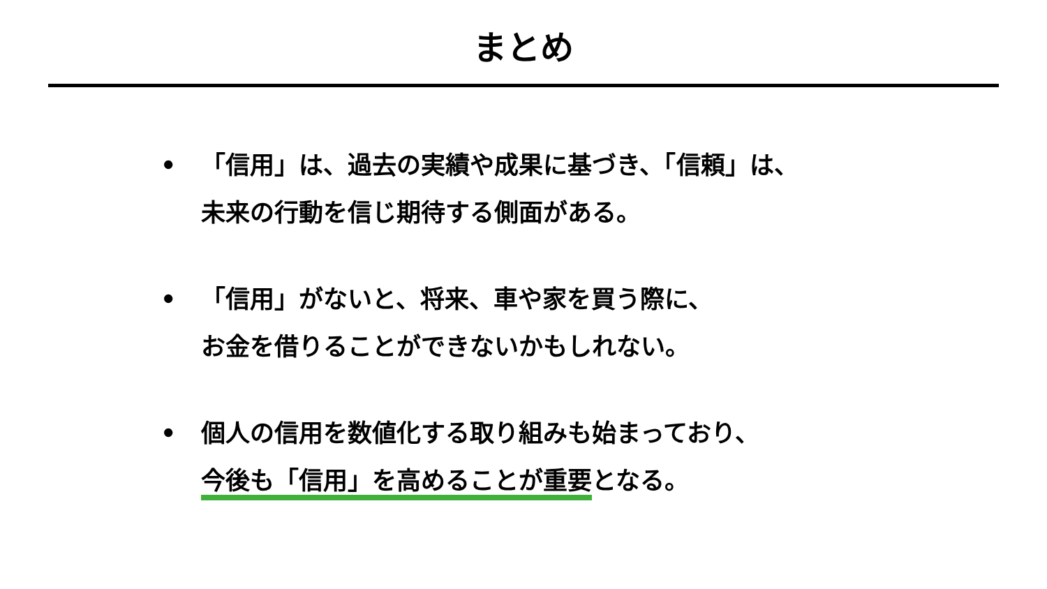まとめ
• 「信用」は、過去の実績や成果に基づき、「信頼」は、
未来の行動を信じ期待する側面がある。
• 「信用」がないと、将来、車や家を買う際に、
お金を借りることができないかもしれない。
• 個人の信用を数値化する取り組みも始まっており、
今後も「信用」を高めることが重要となる。